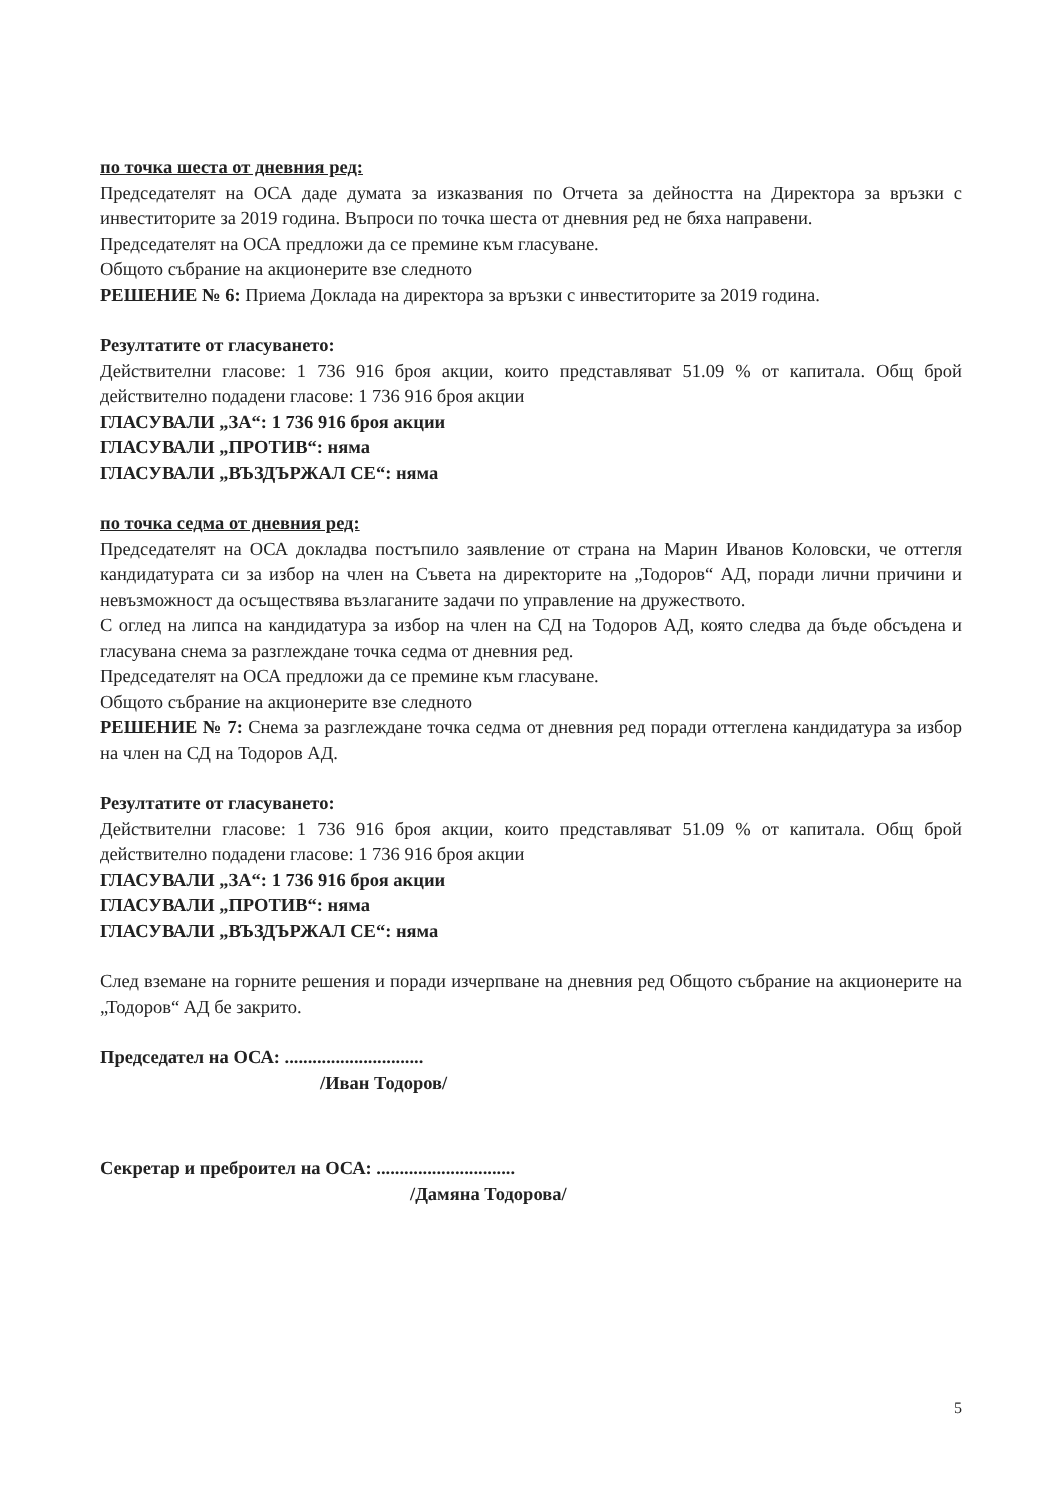по точка шеста от дневния ред:
Председателят на ОСА даде думата за изказвания по Отчета за дейността на Директора за връзки с инвеститорите за 2019 година. Въпроси по точка шеста от дневния ред не бяха направени.
Председателят на ОСА предложи да се премине към гласуване.
Общото събрание на акционерите взе следното
РЕШЕНИЕ № 6: Приема Доклада на директора за връзки с инвеститорите за 2019 година.
Резултатите от гласуването:
Действителни гласове: 1 736 916 броя акции, които представляват 51.09 % от капитала. Общ брой действително подадени гласове: 1 736 916 броя акции
ГЛАСУВАЛИ „ЗА“: 1 736 916 броя акции
ГЛАСУВАЛИ „ПРОТИВ“: няма
ГЛАСУВАЛИ „ВЪЗДЪРЖАЛ СЕ“: няма
по точка седма от дневния ред:
Председателят на ОСА докладва постъпило заявление от страна на Марин Иванов Коловски, че оттегля кандидатурата си за избор на член на Съвета на директорите на „Тодоров“ АД, поради лични причини и невъзможност да осъществява възлаганите задачи по управление на дружеството.
С оглед на липса на кандидатура за избор на член на СД на Тодоров АД, която следва да бъде обсъдена и гласувана снема за разглеждане точка седма от дневния ред.
Председателят на ОСА предложи да се премине към гласуване.
Общото събрание на акционерите взе следното
РЕШЕНИЕ № 7: Снема за разглеждане точка седма от дневния ред поради оттеглена кандидатура за избор на член на СД на Тодоров АД.
Резултатите от гласуването:
Действителни гласове: 1 736 916 броя акции, които представляват 51.09 % от капитала. Общ брой действително подадени гласове: 1 736 916 броя акции
ГЛАСУВАЛИ „ЗА“: 1 736 916 броя акции
ГЛАСУВАЛИ „ПРОТИВ“: няма
ГЛАСУВАЛИ „ВЪЗДЪРЖАЛ СЕ“: няма
След вземане на горните решения и поради изчерпване на дневния ред Общото събрание на акционерите на „Тодоров“ АД бе закрито.
Председател на ОСА: ..............................
/Иван Тодоров/
Секретар и преброител на ОСА: ..............................
/Дамяна Тодорова/
5